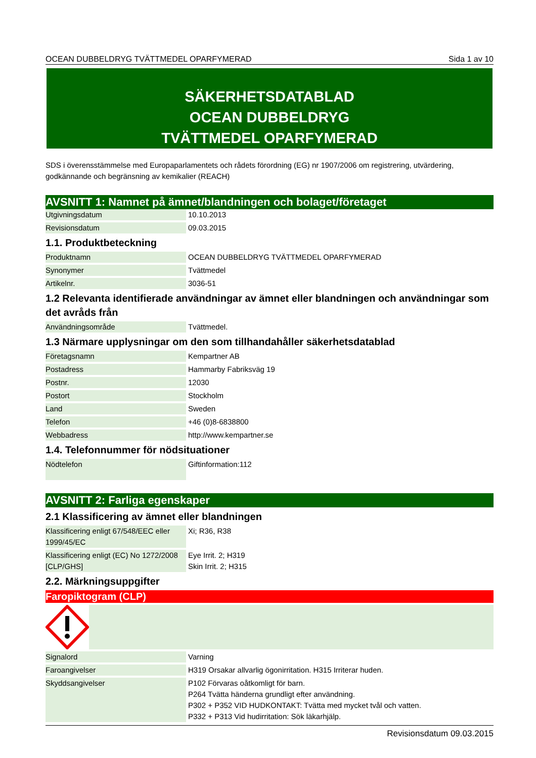OCEAN DUBBELDRYG TVÄTTMEDEL OPARFYMERAD Sida 1 av 10
SÄKERHETSDATABLAD
OCEAN DUBBELDRYG
TVÄTTMEDEL OPARFYMERAD
SDS i överensstämmelse med Europaparlamentets och rådets förordning (EG) nr 1907/2006 om registrering, utvärdering, godkännande och begränsning av kemikalier (REACH)
AVSNITT 1: Namnet på ämnet/blandningen och bolaget/företaget
| Utgivningsdatum | 10.10.2013 |
| Revisionsdatum | 09.03.2015 |
1.1. Produktbeteckning
| Produktnamn | OCEAN DUBBELDRYG TVÄTTMEDEL OPARFYMERAD |
| Synonymer | Tvättmedel |
| Artikelnr. | 3036-51 |
1.2 Relevanta identifierade användningar av ämnet eller blandningen och användningar som det avråds från
| Användningsområde | Tvättmedel. |
1.3 Närmare upplysningar om den som tillhandahåller säkerhetsdatablad
| Företagsnamn | Kempartner AB |
| Postadress | Hammarby Fabriksväg 19 |
| Postnr. | 12030 |
| Postort | Stockholm |
| Land | Sweden |
| Telefon | +46 (0)8-6838800 |
| Webbadress | http://www.kempartner.se |
1.4. Telefonnummer för nödsituationer
| Nödtelefon | Giftinformation:112 |
AVSNITT 2: Farliga egenskaper
2.1 Klassificering av ämnet eller blandningen
| Klassificering enligt 67/548/EEC eller 1999/45/EC | Xi; R36, R38 |
| Klassificering enligt (EC) No 1272/2008 [CLP/GHS] | Eye Irrit. 2; H319 Skin Irrit. 2; H315 |
2.2. Märkningsuppgifter
Faropiktogram (CLP)
| Signalord | Varning |
| Faroangivelser | H319 Orsakar allvarlig ögonirritation. H315 Irriterar huden. |
| Skyddsangivelser | P102 Förvaras oåtkomligt för barn. P264 Tvätta händerna grundligt efter användning. P302 + P352 VID HUDKONTAKT: Tvätta med mycket tvål och vatten. P332 + P313 Vid hudirritation: Sök läkarhjälp. |
Revisionsdatum 09.03.2015